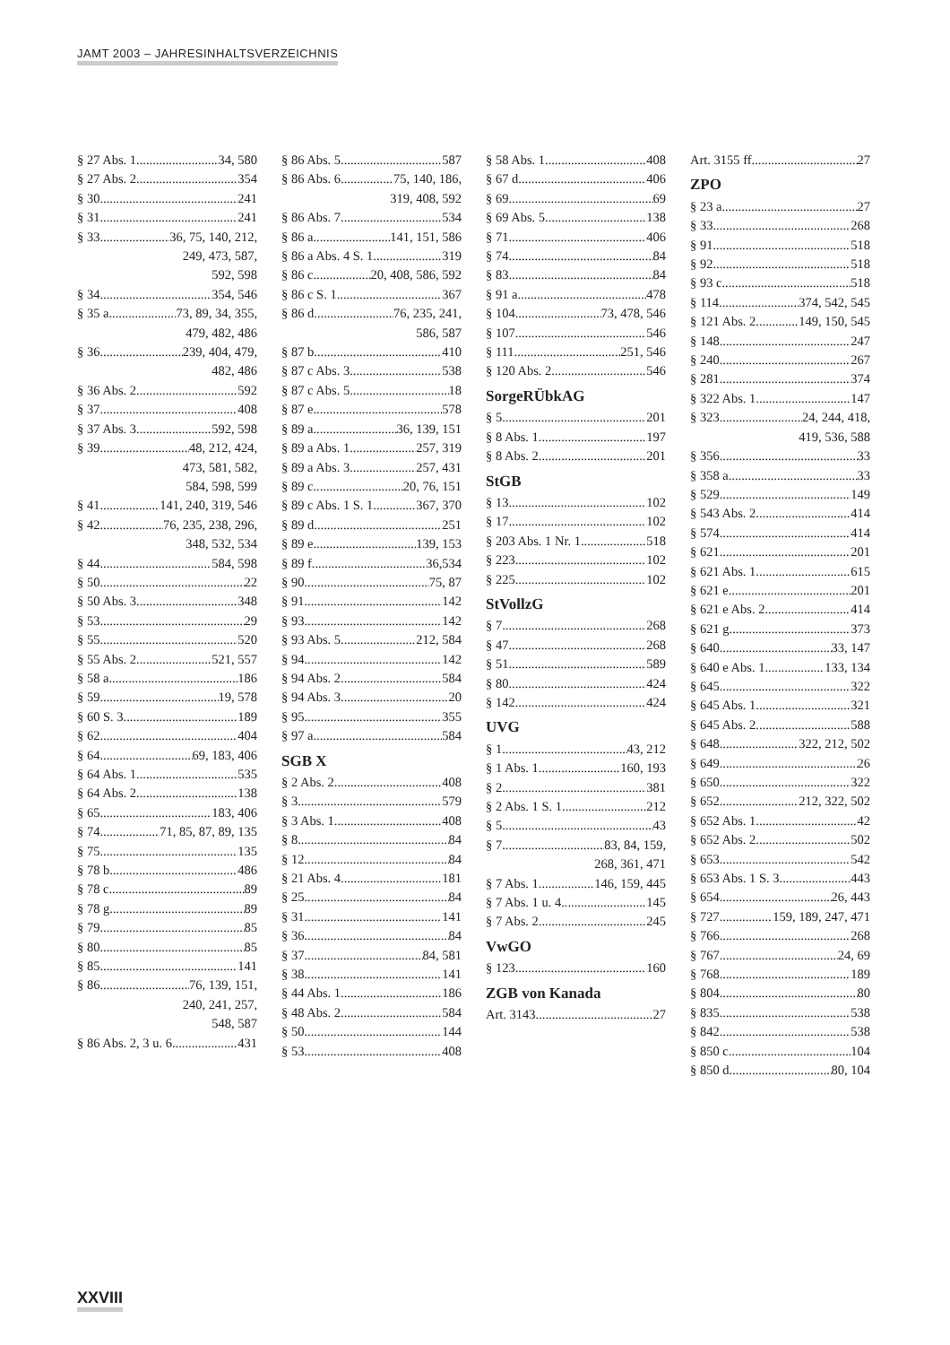JAMT 2003 – JAHRESINHALTSVERZEICHNIS
§ 27 Abs. 1 34, 580
§ 27 Abs. 2 354
§ 30 241
§ 31 241
§ 33 36, 75, 140, 212,
249, 473, 587,
592, 598
§ 34 354, 546
§ 35 a 73, 89, 34, 355,
479, 482, 486
§ 36 239, 404, 479,
482, 486
§ 36 Abs. 2 592
§ 37 408
§ 37 Abs. 3 592, 598
§ 39 48, 212, 424,
473, 581, 582,
584, 598, 599
§ 41 141, 240, 319, 546
§ 42 76, 235, 238, 296,
348, 532, 534
§ 44 584, 598
§ 50 22
§ 50 Abs. 3 348
§ 53 29
§ 55 520
§ 55 Abs. 2 521, 557
§ 58 a 186
§ 59 19, 578
§ 60 S. 3 189
§ 62 404
§ 64 69, 183, 406
§ 64 Abs. 1 535
§ 64 Abs. 2 138
§ 65 183, 406
§ 74 71, 85, 87, 89, 135
§ 75 135
§ 78 b 486
§ 78 c 89
§ 78 g 89
§ 79 85
§ 80 85
§ 85 141
§ 86 76, 139, 151,
240, 241, 257,
548, 587
§ 86 Abs. 2, 3 u. 6 431
§ 86 Abs. 5 587
§ 86 Abs. 6 75, 140, 186,
319, 408, 592
§ 86 Abs. 7 534
§ 86 a 141, 151, 586
§ 86 a Abs. 4 S. 1 319
§ 86 c 20, 408, 586, 592
§ 86 c S. 1 367
§ 86 d 76, 235, 241,
586, 587
§ 87 b 410
§ 87 c Abs. 3 538
§ 87 c Abs. 5 18
§ 87 e 578
§ 89 a 36, 139, 151
§ 89 a Abs. 1 257, 319
§ 89 a Abs. 3 257, 431
§ 89 c 20, 76, 151
§ 89 c Abs. 1 S. 1 367, 370
§ 89 d 251
§ 89 e 139, 153
§ 89 f 36,534
§ 90 75, 87
§ 91 142
§ 93 142
§ 93 Abs. 5 212, 584
§ 94 142
§ 94 Abs. 2 584
§ 94 Abs. 3 20
§ 95 355
§ 97 a 584
SGB X
§ 2 Abs. 2 408
§ 3 579
§ 3 Abs. 1 408
§ 8 84
§ 12 84
§ 21 Abs. 4 181
§ 25 84
§ 31 141
§ 36 84
§ 37 84, 581
§ 38 141
§ 44 Abs. 1 186
§ 48 Abs. 2 584
§ 50 144
§ 53 408
§ 58 Abs. 1 408
§ 67 d 406
§ 69 69
§ 69 Abs. 5 138
§ 71 406
§ 74 84
§ 83 84
§ 91 a 478
§ 104 73, 478, 546
§ 107 546
§ 111 251, 546
§ 120 Abs. 2 546
SorgeRÜbkAG
§ 5 201
§ 8 Abs. 1 197
§ 8 Abs. 2 201
StGB
§ 13 102
§ 17 102
§ 203 Abs. 1 Nr. 1 518
§ 223 102
§ 225 102
StVollzG
§ 7 268
§ 47 268
§ 51 589
§ 80 424
§ 142 424
UVG
§ 1 43, 212
§ 1 Abs. 1 160, 193
§ 2 381
§ 2 Abs. 1 S. 1 212
§ 5 43
§ 7 83, 84, 159,
268, 361, 471
§ 7 Abs. 1 146, 159, 445
§ 7 Abs. 1 u. 4 145
§ 7 Abs. 2 245
VwGO
§ 123 160
ZGB von Kanada
Art. 3143 27
Art. 3155 ff. 27
ZPO
§ 23 a 27
§ 33 268
§ 91 518
§ 92 518
§ 93 c 518
§ 114 374, 542, 545
§ 121 Abs. 2 149, 150, 545
§ 148 247
§ 240 267
§ 281 374
§ 322 Abs. 1 147
§ 323 24, 244, 418,
419, 536, 588
§ 356 33
§ 358 a 33
§ 529 149
§ 543 Abs. 2 414
§ 574 414
§ 621 201
§ 621 Abs. 1 615
§ 621 e 201
§ 621 e Abs. 2 414
§ 621 g 373
§ 640 33, 147
§ 640 e Abs. 1 133, 134
§ 645 322
§ 645 Abs. 1 321
§ 645 Abs. 2 588
§ 648 322, 212, 502
§ 649 26
§ 650 322
§ 652 212, 322, 502
§ 652 Abs. 1 42
§ 652 Abs. 2 502
§ 653 542
§ 653 Abs. 1 S. 3 443
§ 654 26, 443
§ 727 159, 189, 247, 471
§ 766 268
§ 767 24, 69
§ 768 189
§ 804 80
§ 835 538
§ 842 538
§ 850 c 104
§ 850 d 80, 104
XXVIII